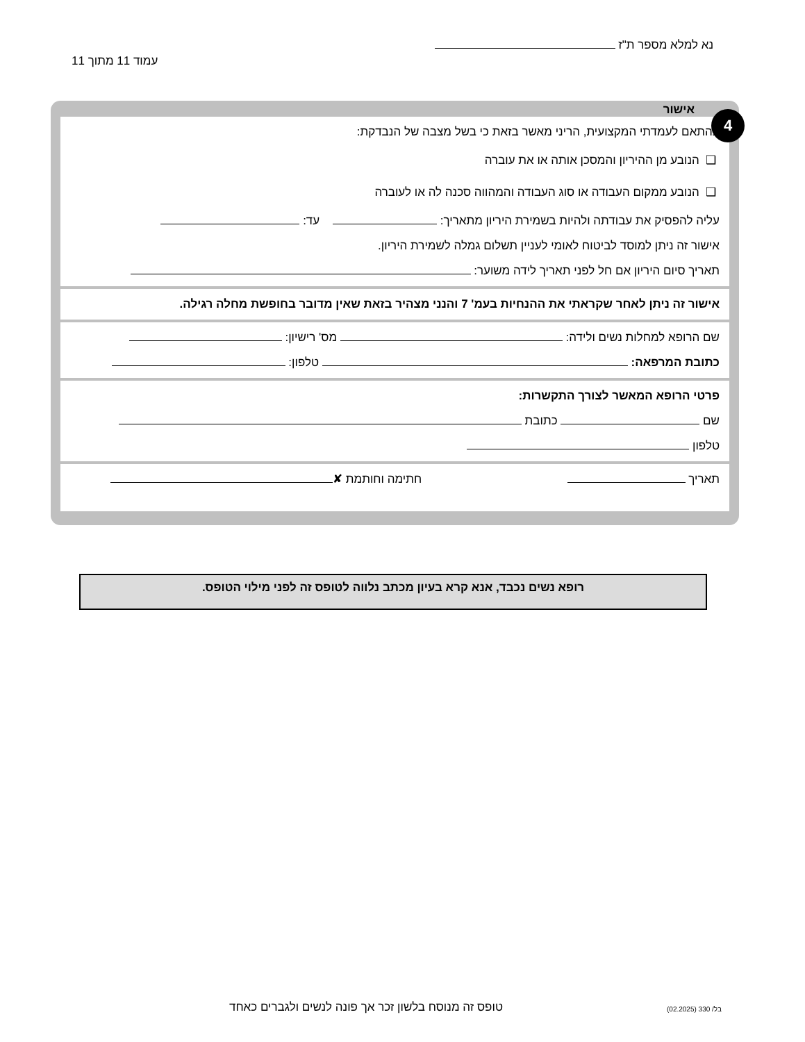נא למלא מספר ת"ז
עמוד 11 מתוך 11
4 אישור
בהתאם לעמדתי המקצועית, הריני מאשר בזאת כי בשל מצבה של הנבדקת:
❑ הנובע מן ההיריון והמסכן אותה או את עוברה
❑ הנובע ממקום העבודה או סוג העבודה והמהווה סכנה לה או לעוברה
עליה להפסיק את עבודתה ולהיות בשמירת היריון מתאריך: עד:
אישור זה ניתן למוסד לביטוח לאומי לעניין תשלום גמלה לשמירת היריון.
תאריך סיום היריון אם חל לפני תאריך לידה משוער:
אישור זה ניתן לאחר שקראתי את ההנחיות בעמ' 7 והנני מצהיר בזאת שאין מדובר בחופשת מחלה רגילה.
שם הרופא למחלות נשים ולידה: מס' רישיון:
כתובת המרפאה: טלפון:
פרטי הרופא המאשר לצורך התקשרות:
שם כתובת
טלפון
תאריך חתימה וחותמת ✘
רופא נשים נכבד, אנא קרא בעיון מכתב נלווה לטופס זה לפני מילוי הטופס.
טופס זה מנוסח בלשון זכר אך פונה לנשים ולגברים כאחד
בל/ 330 (02.2025)